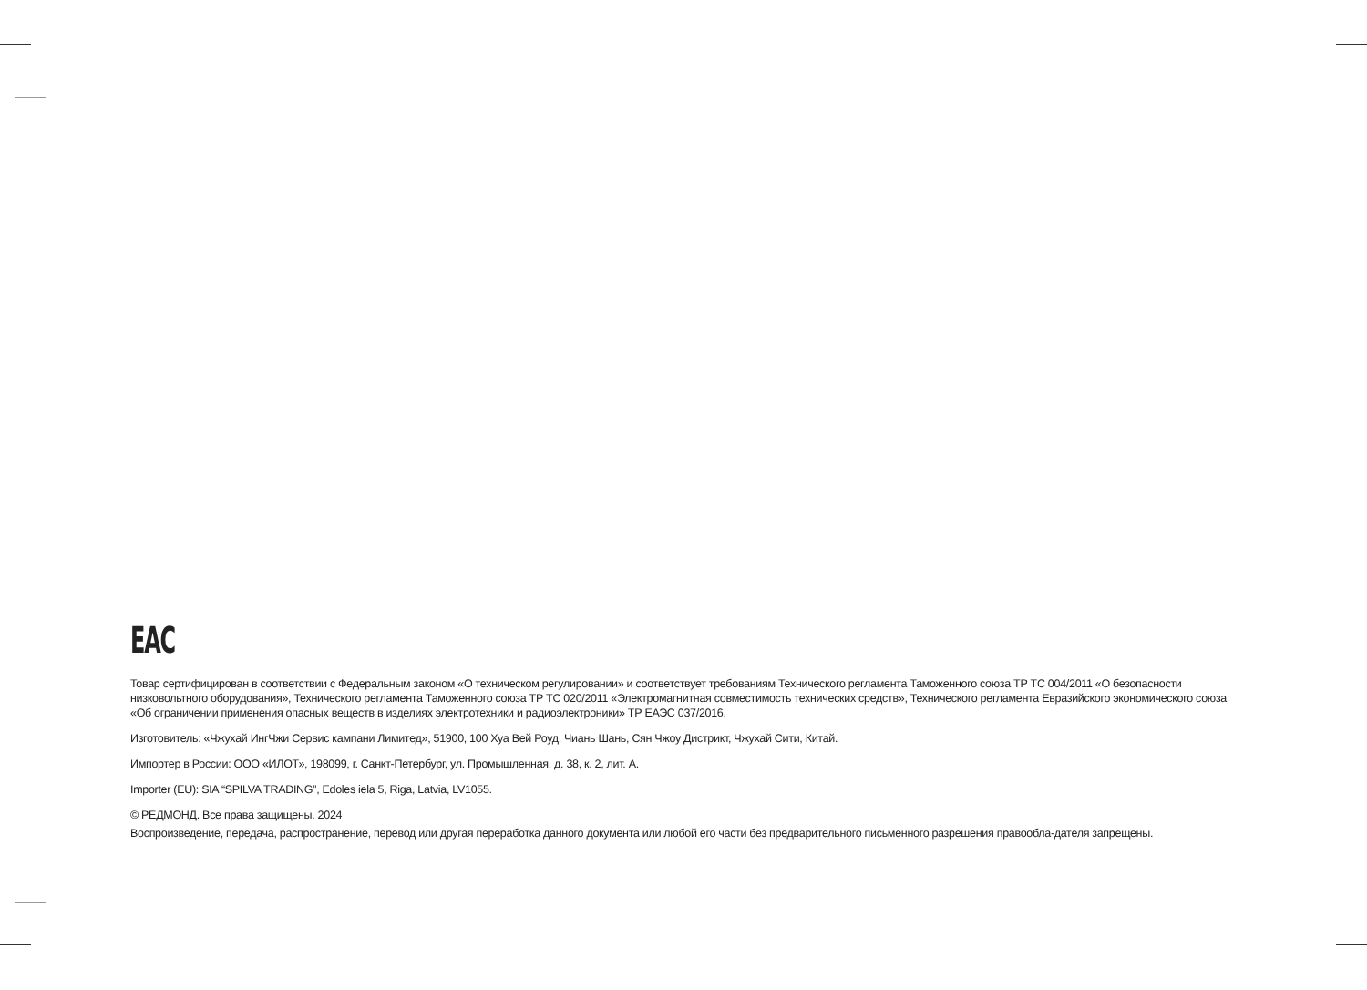EAC
Товар сертифицирован в соответствии с Федеральным законом «О техническом регулировании» и соответствует требованиям Технического регламента Таможенного союза ТР ТС 004/2011 «О безопасности низковольтного оборудования», Технического регламента Таможенного союза ТР ТС 020/2011 «Электромагнитная совместимость технических средств», Технического регламента Евразийского экономического союза «Об ограничении применения опасных веществ в изделиях электротехники и радиоэлектроники» ТР ЕАЭС 037/2016.
Изготовитель: «Чжухай ИнгЧжи Сервис кампани Лимитед», 51900, 100 Хуа Вей Роуд, Чиань Шань, Сян Чжоу Дистрикт, Чжухай Сити, Китай.
Импортер в России: ООО «ИЛОТ», 198099, г. Санкт-Петербург, ул. Промышленная, д. 38, к. 2, лит. А.
Importer (EU): SIA “SPILVA TRADING”, Edoles iela 5, Riga, Latvia, LV1055.
© РЕДМОНД. Все права защищены. 2024
Воспроизведение, передача, распространение, перевод или другая переработка данного документа или любой его части без предварительного письменного разрешения правообла-дателя запрещены.